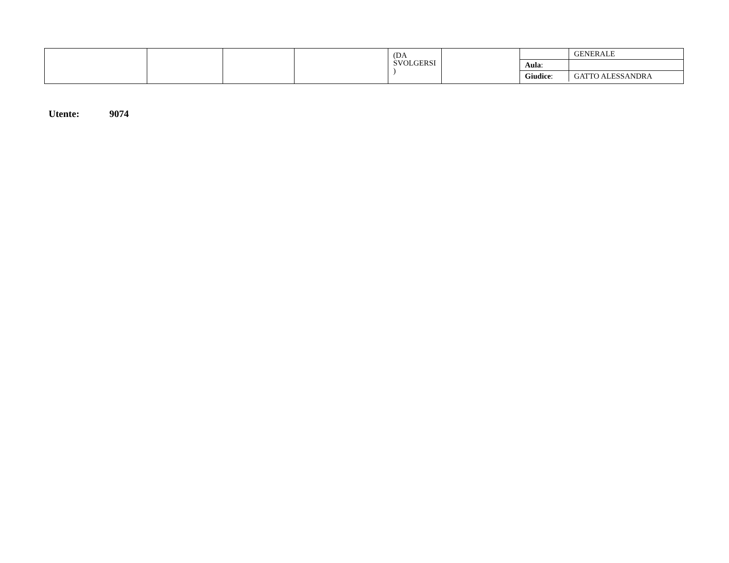| | | | | (DA SVOLGERSI ) | | / / GENERALE / / Aula : / / / Giudice : / GATTO ALESSANDRA / |
Utente: 9074